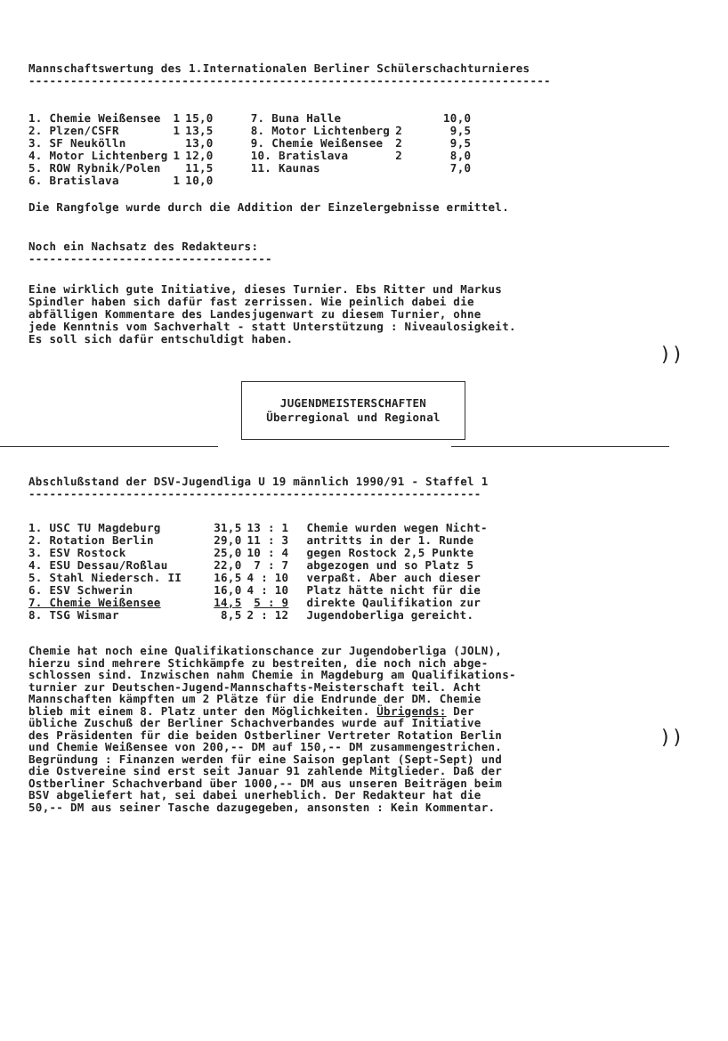Mannschaftswertung des 1.Internationalen Berliner Schülerschachturnieres
---------------------------------------------------------------------------
| / 1. Chemie Weißensee / 1 / 15,0 / / 2. Plzen/CSFR / 1 / 13,5 / / 3. SF Neukölln / / 13,0 / / 4. Motor Lichtenberg / 1 / 12,0 / / 5. ROW Rybnik/Polen / / 11,5 / / 6. Bratislava / 1 / 10,0 / | / 7. Buna Halle / / 10,0 / / 8. Motor Lichtenberg / 2 / 9,5 / / 9. Chemie Weißensee / 2 / 9,5 / / 10. Bratislava / 2 / 8,0 / / 11. Kaunas / / 7,0 / |
Die Rangfolge wurde durch die Addition der Einzelergebnisse ermittel.
Noch ein Nachsatz des Redakteurs:
-----------------------------------
Eine wirklich gute Initiative, dieses Turnier. Ebs Ritter und Markus
Spindler haben sich dafür fast zerrissen. Wie peinlich dabei die
abfälligen Kommentare des Landesjugenwart zu diesem Turnier, ohne
jede Kenntnis vom Sachverhalt - statt Unterstützung : Niveaulosigkeit.
Es soll sich dafür entschuldigt haben.
JUGENDMEISTERSCHAFTEN
Überregional und Regional
Abschlußstand der DSV-Jugendliga U 19 männlich 1990/91 - Staffel 1
-----------------------------------------------------------------
| 1. USC TU Magdeburg | 31,5 | 13 : 1 | Chemie wurden wegen Nicht- antritts in der 1. Runde gegen Rostock 2,5 Punkte abgezogen und so Platz 5 verpaßt. Aber auch dieser Platz hätte nicht für die direkte Qaulifikation zur Jugendoberliga gereicht. |
| 2. Rotation Berlin | 29,0 | 11 : 3 | |
| 3. ESV Rostock | 25,0 | 10 : 4 | |
| 4. ESU Dessau/Roßlau | 22,0 | 7 : 7 | |
| 5. Stahl Niedersch. II | 16,5 | 4 : 10 | |
| 6. ESV Schwerin | 16,0 | 4 : 10 | |
| 7. Chemie Weißensee | 14,5 | 5 : 9 | |
| 8. TSG Wismar | 8,5 | 2 : 12 | |
Chemie hat noch eine Qualifikationschance zur Jugendoberliga (JOLN),
hierzu sind mehrere Stichkämpfe zu bestreiten, die noch nich abge-
schlossen sind. Inzwischen nahm Chemie in Magdeburg am Qualifikations-
turnier zur Deutschen-Jugend-Mannschafts-Meisterschaft teil. Acht
Mannschaften kämpften um 2 Plätze für die Endrunde der DM. Chemie
blieb mit einem 8. Platz unter den Möglichkeiten. Übrigends: Der
übliche Zuschuß der Berliner Schachverbandes wurde auf Initiative
des Präsidenten für die beiden Ostberliner Vertreter Rotation Berlin
und Chemie Weißensee von 200,-- DM auf 150,-- DM zusammengestrichen.
Begründung : Finanzen werden für eine Saison geplant (Sept-Sept) und
die Ostvereine sind erst seit Januar 91 zahlende Mitglieder. Daß der
Ostberliner Schachverband über 1000,-- DM aus unseren Beiträgen beim
BSV abgeliefert hat, sei dabei unerheblich. Der Redakteur hat die
50,-- DM aus seiner Tasche dazugegeben, ansonsten : Kein Kommentar.
))
))